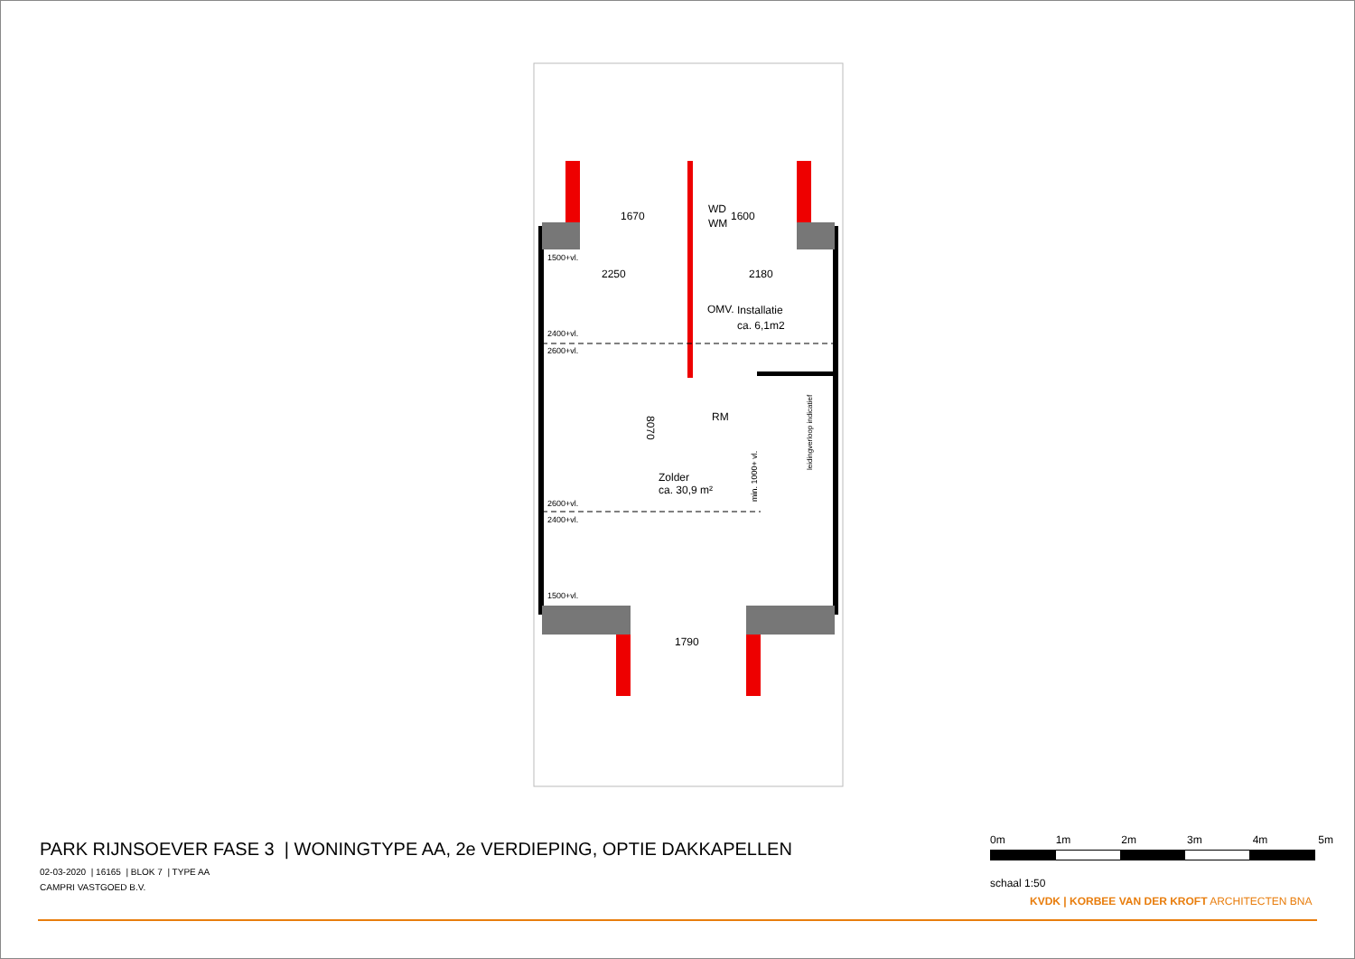1670
1600
2250
2180
1790
Installatie
ca. 6,1m2
Zolder
ca. 30,9 m²
RM
OMV.
WD
WM
1500+vl.
2400+vl.
2600+vl.
2600+vl.
2400+vl.
1500+vl.
8070
min. 1000+ vl.
leidingverloop indicatief
PARK RIJNSOEVER FASE 3 | WONINGTYPE AA, 2e VERDIEPING, OPTIE DAKKAPELLEN
02-03-2020 | 16165 | BLOK 7 | TYPE AA
CAMPRI VASTGOED B.V.
0m 1m 2m 3m 4m 5m
schaal 1:50
KVDK | KORBEE VAN DER KROFT ARCHITECTEN BNA